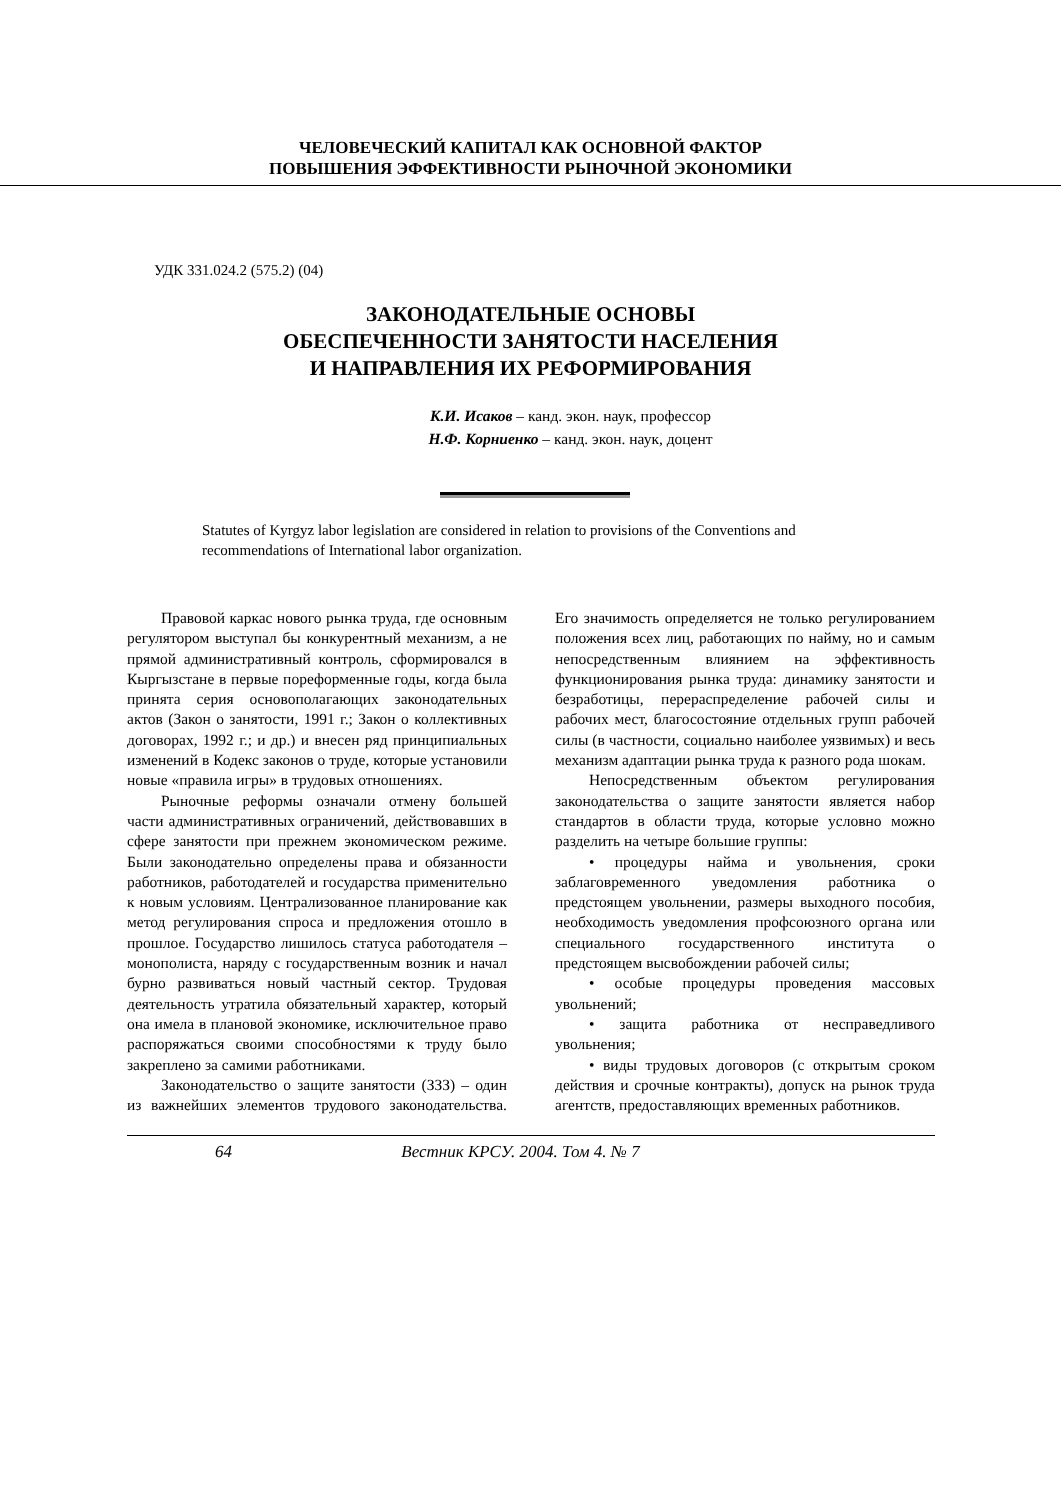ЧЕЛОВЕЧЕСКИЙ КАПИТАЛ КАК ОСНОВНОЙ ФАКТОР
ПОВЫШЕНИЯ ЭФФЕКТИВНОСТИ РЫНОЧНОЙ ЭКОНОМИКИ
УДК 331.024.2 (575.2) (04)
ЗАКОНОДАТЕЛЬНЫЕ ОСНОВЫ
ОБЕСПЕЧЕННОСТИ ЗАНЯТОСТИ НАСЕЛЕНИЯ
И НАПРАВЛЕНИЯ ИХ РЕФОРМИРОВАНИЯ
К.И. Исаков – канд. экон. наук, профессор
Н.Ф. Корниенко – канд. экон. наук, доцент
Statutes of Kyrgyz labor legislation are considered in relation to provisions of the Conventions and recommendations of International labor organization.
Правовой каркас нового рынка труда, где основным регулятором выступал бы конкурентный механизм, а не прямой административный контроль, сформировался в Кыргызстане в первые пореформенные годы, когда была принята серия основополагающих законодательных актов (Закон о занятости, 1991 г.; Закон о коллективных договорах, 1992 г.; и др.) и внесен ряд принципиальных изменений в Кодекс законов о труде, которые установили новые «правила игры» в трудовых отношениях.
Рыночные реформы означали отмену большей части административных ограничений, действовавших в сфере занятости при прежнем экономическом режиме. Были законодательно определены права и обязанности работников, работодателей и государства применительно к новым условиям. Централизованное планирование как метод регулирования спроса и предложения отошло в прошлое. Государство лишилось статуса работодателя – монополиста, наряду с государственным возник и начал бурно развиваться новый частный сектор. Трудовая деятельность утратила обязательный характер, который она имела в плановой экономике, исключительное право распоряжаться своими способностями к труду было закреплено за самими работниками.
Законодательство о защите занятости (ЗЗЗ) – один из важнейших элементов трудового законодательства. Его значимость определяется не только регулированием положения всех лиц, работающих по найму, но и самым непосредственным влиянием на эффективность функционирования рынка труда: динамику занятости и безработицы, перераспределение рабочей силы и рабочих мест, благосостояние отдельных групп рабочей силы (в частности, социально наиболее уязвимых) и весь механизм адаптации рынка труда к разного рода шокам.
Непосредственным объектом регулирования законодательства о защите занятости является набор стандартов в области труда, которые условно можно разделить на четыре большие группы:
• процедуры найма и увольнения, сроки заблаговременного уведомления работника о предстоящем увольнении, размеры выходного пособия, необходимость уведомления профсоюзного органа или специального государственного института о предстоящем высвобождении рабочей силы;
• особые процедуры проведения массовых увольнений;
• защита работника от несправедливого увольнения;
• виды трудовых договоров (с открытым сроком действия и срочные контракты), допуск на рынок труда агентств, предоставляющих временных работников.
64 Вестник КРСУ. 2004. Том 4. № 7